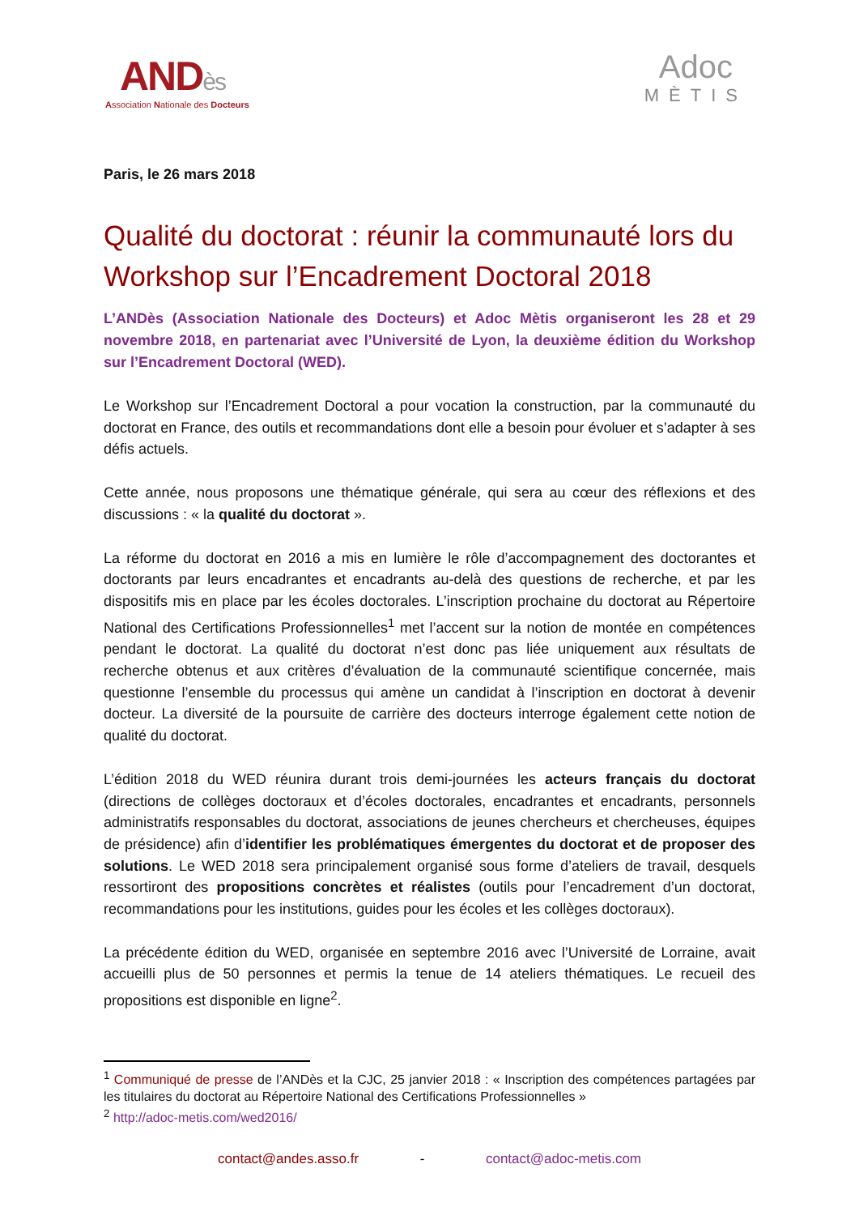ANDès
Association Nationale des Docteurs
Adoc
MÈTIS
Paris, le 26 mars 2018
Qualité du doctorat : réunir la communauté lors du Workshop sur l’Encadrement Doctoral 2018
L’ANDès (Association Nationale des Docteurs) et Adoc Mètis organiseront les 28 et 29 novembre 2018, en partenariat avec l’Université de Lyon, la deuxième édition du Workshop sur l’Encadrement Doctoral (WED).
Le Workshop sur l’Encadrement Doctoral a pour vocation la construction, par la communauté du doctorat en France, des outils et recommandations dont elle a besoin pour évoluer et s’adapter à ses défis actuels.
Cette année, nous proposons une thématique générale, qui sera au cœur des réflexions et des discussions : « la qualité du doctorat ».
La réforme du doctorat en 2016 a mis en lumière le rôle d’accompagnement des doctorantes et doctorants par leurs encadrantes et encadrants au-delà des questions de recherche, et par les dispositifs mis en place par les écoles doctorales. L’inscription prochaine du doctorat au Répertoire National des Certifications Professionnelles<sup>1</sup> met l’accent sur la notion de montée en compétences pendant le doctorat. La qualité du doctorat n’est donc pas liée uniquement aux résultats de recherche obtenus et aux critères d’évaluation de la communauté scientifique concernée, mais questionne l’ensemble du processus qui amène un candidat à l’inscription en doctorat à devenir docteur. La diversité de la poursuite de carrière des docteurs interroge également cette notion de qualité du doctorat.
L’édition 2018 du WED réunira durant trois demi-journées les acteurs français du doctorat (directions de collèges doctoraux et d’écoles doctorales, encadrantes et encadrants, personnels administratifs responsables du doctorat, associations de jeunes chercheurs et chercheuses, équipes de présidence) afin d’identifier les problématiques émergentes du doctorat et de proposer des solutions. Le WED 2018 sera principalement organisé sous forme d’ateliers de travail, desquels ressortiront des propositions concrètes et réalistes (outils pour l’encadrement d’un doctorat, recommandations pour les institutions, guides pour les écoles et les collèges doctoraux).
La précédente édition du WED, organisée en septembre 2016 avec l’Université de Lorraine, avait accueilli plus de 50 personnes et permis la tenue de 14 ateliers thématiques. Le recueil des propositions est disponible en ligne<sup>2</sup>.
<sup>1</sup> Communiqué de presse de l’ANDès et la CJC, 25 janvier 2018 : « Inscription des compétences partagées par les titulaires du doctorat au Répertoire National des Certifications Professionnelles »
<sup>2</sup> http://adoc-metis.com/wed2016/
contact@andes.asso.fr - contact@adoc-metis.com